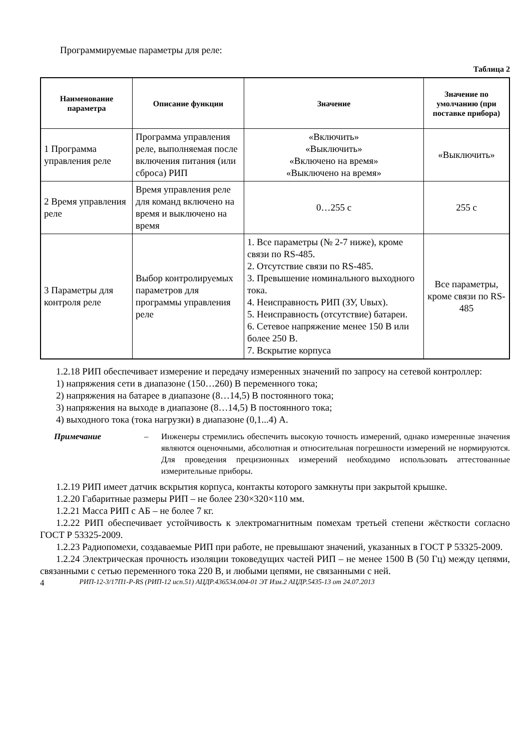Программируемые параметры для реле:
Таблица 2
| Наименование параметра | Описание функции | Значение | Значение по умолчанию (при поставке прибора) |
| --- | --- | --- | --- |
| 1 Программа управления реле | Программа управления реле, выполняемая после включения питания (или сброса) РИП | «Включить» «Выключить» «Включено на время» «Выключено на время» | «Выключить» |
| 2 Время управления реле | Время управления реле для команд включено на время и выключено на время | 0…255 с | 255 с |
| 3 Параметры для контроля реле | Выбор контролируемых параметров для программы управления реле | 1. Все параметры (№ 2-7 ниже), кроме связи по RS-485. 2. Отсутствие связи по RS-485. 3. Превышение номинального выходного тока. 4. Неисправность РИП (ЗУ, Uвых). 5. Неисправность (отсутствие) батареи. 6. Сетевое напряжение менее 150 В или более 250 В. 7. Вскрытие корпуса | Все параметры, кроме связи по RS-485 |
1.2.18 РИП обеспечивает измерение и передачу измеренных значений по запросу на сетевой контроллер:
1) напряжения сети в диапазоне (150…260) В переменного тока;
2) напряжения на батарее в диапазоне (8…14,5) В постоянного тока;
3) напряжения на выходе в диапазоне (8…14,5) В постоянного тока;
4) выходного тока (тока нагрузки) в диапазоне (0,1...4) А.
Примечание – Инженеры стремились обеспечить высокую точность измерений, однако измеренные значения являются оценочными, абсолютная и относительная погрешности измерений не нормируются. Для проведения прецизионных измерений необходимо использовать аттестованные измерительные приборы.
1.2.19 РИП имеет датчик вскрытия корпуса, контакты которого замкнуты при закрытой крышке.
1.2.20 Габаритные размеры РИП – не более 230×320×110 мм.
1.2.21 Масса РИП с АБ – не более 7 кг.
1.2.22 РИП обеспечивает устойчивость к электромагнитным помехам третьей степени жёсткости согласно ГОСТ Р 53325-2009.
1.2.23 Радиопомехи, создаваемые РИП при работе, не превышают значений, указанных в ГОСТ Р 53325-2009.
1.2.24 Электрическая прочность изоляции токоведущих частей РИП – не менее 1500 В (50 Гц) между цепями, связанными с сетью переменного тока 220 В, и любыми цепями, не связанными с ней.
4 РИП-12-3/17П1-Р-RS (РИП-12 исп.51) АЦДР.436534.004-01 ЭТ Изм.2 АЦДР.5435-13 от 24.07.2013